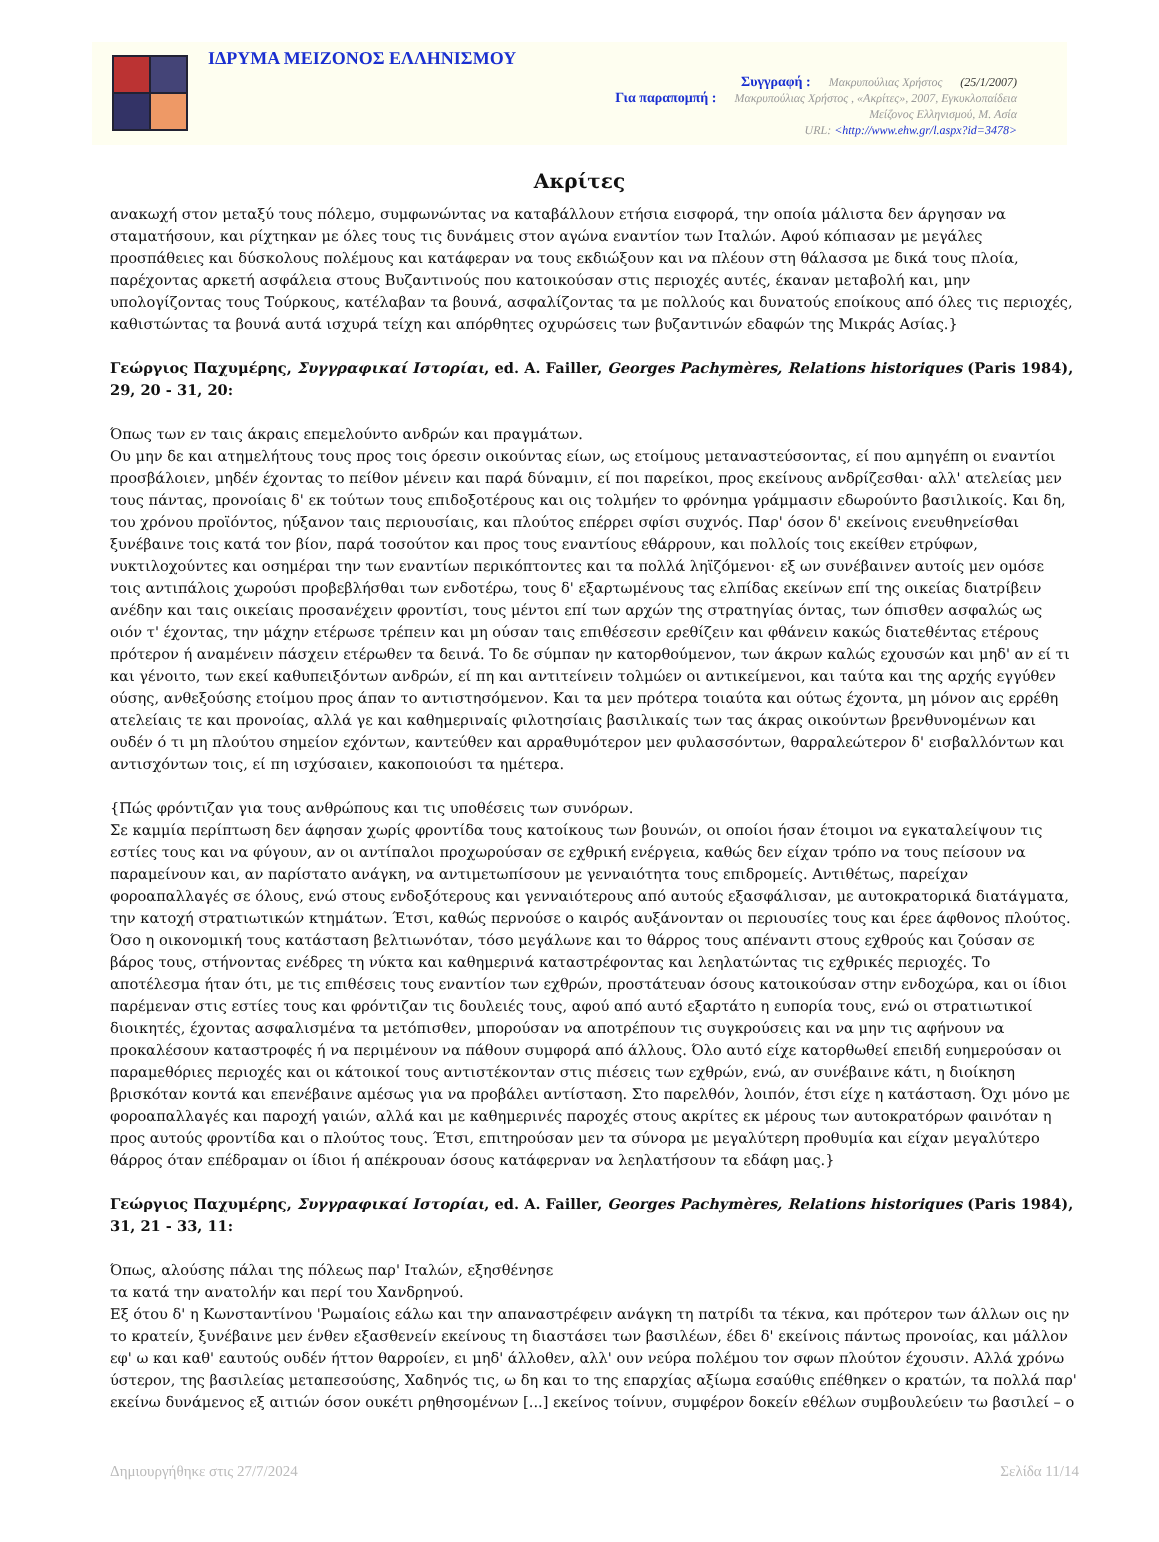ΙΔΡΥΜΑ ΜΕΙΖΟΝΟΣ ΕΛΛΗΝΙΣΜΟΥ
Συγγραφή : Μακρυπούλιας Χρήστος (25/1/2007)
Για παραπομπή : Μακρυπούλιας Χρήστος , «Ακρίτες», 2007, Εγκυκλοπαίδεια
Μείζονος Ελληνισμού, Μ. Ασία
URL: <http://www.ehw.gr/l.aspx?id=3478>
Ακρίτες
ανακωχή στον μεταξύ τους πόλεμο, συμφωνώντας να καταβάλλουν ετήσια εισφορά, την οποία μάλιστα δεν άργησαν να σταματήσουν, και ρίχτηκαν με όλες τους τις δυνάμεις στον αγώνα εναντίον των Ιταλών. Αφού κόπιασαν με μεγάλες προσπάθειες και δύσκολους πολέμους και κατάφεραν να τους εκδιώξουν και να πλέουν στη θάλασσα με δικά τους πλοία, παρέχοντας αρκετή ασφάλεια στους Βυζαντινούς που κατοικούσαν στις περιοχές αυτές, έκαναν μεταβολή και, μην υπολογίζοντας τους Τούρκους, κατέλαβαν τα βουνά, ασφαλίζοντας τα με πολλούς και δυνατούς εποίκους από όλες τις περιοχές, καθιστώντας τα βουνά αυτά ισχυρά τείχη και απόρθητες οχυρώσεις των βυζαντινών εδαφών της Μικράς Ασίας.}
Γεώργιος Παχυμέρης, Συγγραφικαί Ιστορίαι, ed. A. Failler, Georges Pachymères, Relations historiques (Paris 1984), 29, 20 - 31, 20:
Όπως των εν ταις άκραις επεμελούντο ανδρών και πραγμάτων.
Ου μην δε και ατημελήτους τους προς τοις όρεσιν οικούντας είων, ως ετοίμους μεταναστεύσοντας, εί που αμηγέπη οι εναντίοι προσβάλοιεν, μηδέν έχοντας το πείθον μένειν και παρά δύναμιν, εί ποι παρείκοι, προς εκείνους ανδρίζεσθαι· αλλ' ατελείας μεν τους πάντας, προνοίαις δ' εκ τούτων τους επιδοξοτέρους και οις τολμήεν το φρόνημα γράμμασιν εδωρούντο βασιλικοίς. Και δη, του χρόνου προϊόντος, ηύξανον ταις περιουσίαις, και πλούτος επέρρει σφίσι συχνός. Παρ' όσον δ' εκείνοις ενευθηνείσθαι ξυνέβαινε τοις κατά τον βίον, παρά τοσούτον και προς τους εναντίους εθάρρουν, και πολλοίς τοις εκείθεν ετρύφων, νυκτιλοχούντες και οσημέραι την των εναντίων περικόπτοντες και τα πολλά ληϊζόμενοι· εξ ων συνέβαινεν αυτοίς μεν ομόσε τοις αντιπάλοις χωρούσι προβεβλήσθαι των ενδοτέρω, τους δ' εξαρτωμένους τας ελπίδας εκείνων επί της οικείας διατρίβειν ανέδην και ταις οικείαις προσανέχειν φροντίσι, τους μέντοι επί των αρχών της στρατηγίας όντας, των όπισθεν ασφαλώς ως οιόν τ' έχοντας, την μάχην ετέρωσε τρέπειν και μη ούσαν ταις επιθέσεσιν ερεθίζειν και φθάνειν κακώς διατεθέντας ετέρους πρότερον ή αναμένειν πάσχειν ετέρωθεν τα δεινά. Το δε σύμπαν ην κατορθούμενον, των άκρων καλώς εχουσών και μηδ' αν εί τι και γένοιτο, των εκεί καθυπειξόντων ανδρών, εί πη και αντιτείνειν τολμώεν οι αντικείμενοι, και ταύτα και της αρχής εγγύθεν ούσης, ανθεξούσης ετοίμου προς άπαν το αντιστησόμενον. Και τα μεν πρότερα τοιαύτα και ούτως έχοντα, μη μόνον αις ερρέθη ατελείαις τε και προνοίας, αλλά γε και καθημεριναίς φιλοτησίαις βασιλικαίς των τας άκρας οικούντων βρενθυνομένων και ουδέν ό τι μη πλούτου σημείον εχόντων, καντεύθεν και αρραθυμότερον μεν φυλασσόντων, θαρραλεώτερον δ' εισβαλλόντων και αντισχόντων τοις, εί πη ισχύσαιεν, κακοποιούσι τα ημέτερα.
{Πώς φρόντιζαν για τους ανθρώπους και τις υποθέσεις των συνόρων.
Σε καμμία περίπτωση δεν άφησαν χωρίς φροντίδα τους κατοίκους των βουνών, οι οποίοι ήσαν έτοιμοι να εγκαταλείψουν τις εστίες τους και να φύγουν, αν οι αντίπαλοι προχωρούσαν σε εχθρική ενέργεια, καθώς δεν είχαν τρόπο να τους πείσουν να παραμείνουν και, αν παρίστατο ανάγκη, να αντιμετωπίσουν με γενναιότητα τους επιδρομείς. Αντιθέτως, παρείχαν φοροαπαλλαγές σε όλους, ενώ στους ενδοξότερους και γενναιότερους από αυτούς εξασφάλισαν, με αυτοκρατορικά διατάγματα, την κατοχή στρατιωτικών κτημάτων. Έτσι, καθώς περνούσε ο καιρός αυξάνονταν οι περιουσίες τους και έρεε άφθονος πλούτος. Όσο η οικονομική τους κατάσταση βελτιωνόταν, τόσο μεγάλωνε και το θάρρος τους απέναντι στους εχθρούς και ζούσαν σε βάρος τους, στήνοντας ενέδρες τη νύκτα και καθημερινά καταστρέφοντας και λεηλατώντας τις εχθρικές περιοχές. Το αποτέλεσμα ήταν ότι, με τις επιθέσεις τους εναντίον των εχθρών, προστάτευαν όσους κατοικούσαν στην ενδοχώρα, και οι ίδιοι παρέμεναν στις εστίες τους και φρόντιζαν τις δουλειές τους, αφού από αυτό εξαρτάτο η ευπορία τους, ενώ οι στρατιωτικοί διοικητές, έχοντας ασφαλισμένα τα μετόπισθεν, μπορούσαν να αποτρέπουν τις συγκρούσεις και να μην τις αφήνουν να προκαλέσουν καταστροφές ή να περιμένουν να πάθουν συμφορά από άλλους. Όλο αυτό είχε κατορθωθεί επειδή ευημερούσαν οι παραμεθόριες περιοχές και οι κάτοικοί τους αντιστέκονταν στις πιέσεις των εχθρών, ενώ, αν συνέβαινε κάτι, η διοίκηση βρισκόταν κοντά και επενέβαινε αμέσως για να προβάλει αντίσταση. Στο παρελθόν, λοιπόν, έτσι είχε η κατάσταση. Όχι μόνο με φοροαπαλλαγές και παροχή γαιών, αλλά και με καθημερινές παροχές στους ακρίτες εκ μέρους των αυτοκρατόρων φαινόταν η προς αυτούς φροντίδα και ο πλούτος τους. Έτσι, επιτηρούσαν μεν τα σύνορα με μεγαλύτερη προθυμία και είχαν μεγαλύτερο θάρρος όταν επέδραμαν οι ίδιοι ή απέκρουαν όσους κατάφερναν να λεηλατήσουν τα εδάφη μας.}
Γεώργιος Παχυμέρης, Συγγραφικαί Ιστορίαι, ed. A. Failler, Georges Pachymères, Relations historiques (Paris 1984), 31, 21 - 33, 11:
Όπως, αλούσης πάλαι της πόλεως παρ' Ιταλών, εξησθένησε
τα κατά την ανατολήν και περί του Χανδρηνού.
Εξ ότου δ' η Κωνσταντίνου 'Ρωμαίοις εάλω και την απαναστρέφειν ανάγκη τη πατρίδι τα τέκνα, και πρότερον των άλλων οις ην το κρατείν, ξυνέβαινε μεν ένθεν εξασθενείν εκείνους τη διαστάσει των βασιλέων, έδει δ' εκείνοις πάντως προνοίας, και μάλλον εφ' ω και καθ' εαυτούς ουδέν ήττον θαρροίεν, ει μηδ' άλλοθεν, αλλ' ουν νεύρα πολέμου τον σφων πλούτον έχουσιν. Αλλά χρόνω ύστερον, της βασιλείας μεταπεσούσης, Χαδηνός τις, ω δη και το της επαρχίας αξίωμα εσαύθις επέθηκεν ο κρατών, τα πολλά παρ' εκείνω δυνάμενος εξ αιτιών όσον ουκέτι ρηθησομένων [...] εκείνος τοίνυν, συμφέρον δοκείν εθέλων συμβουλεύειν τω βασιλεί – ο
Δημιουργήθηκε στις 27/7/2024 Σελίδα 11/14